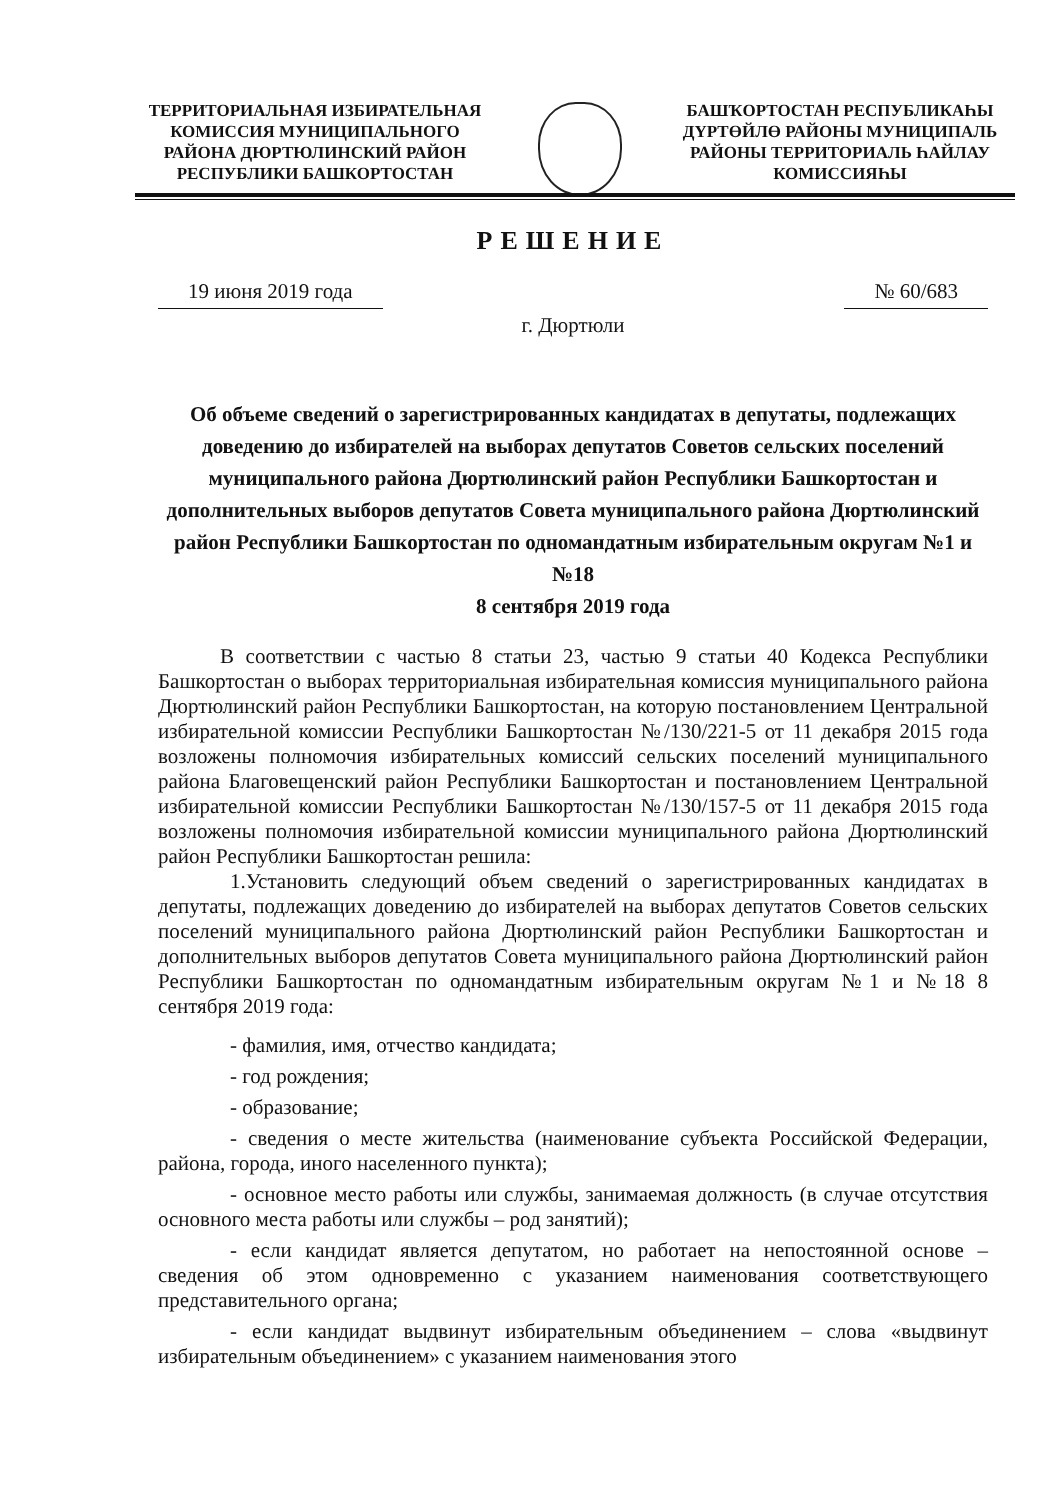ТЕРРИТОРИАЛЬНАЯ ИЗБИРАТЕЛЬНАЯ КОМИССИЯ МУНИЦИПАЛЬНОГО РАЙОНА ДЮРТЮЛИНСКИЙ РАЙОН РЕСПУБЛИКИ БАШКОРТОСТАН
БАШҠОРТОСТАН РЕСПУБЛИКАҺЫ ДҮРТӨЙЛӨ РАЙОНЫ МУНИЦИПАЛЬ РАЙОНЫ ТЕРРИТОРИАЛЬ ҺАЙЛАУ КОМИССИЯҺЫ
РЕШЕНИЕ
19 июня 2019 года № 60/683
г. Дюртюли
Об объеме сведений о зарегистрированных кандидатах в депутаты, подлежащих доведению до избирателей на выборах депутатов Советов сельских поселений муниципального района Дюртюлинский район Республики Башкортостан и дополнительных выборов депутатов Совета муниципального района Дюртюлинский район Республики Башкортостан по одномандатным избирательным округам №1 и №18
8 сентября 2019 года
В соответствии с частью 8 статьи 23, частью 9 статьи 40 Кодекса Республики Башкортостан о выборах территориальная избирательная комиссия муниципального района Дюртюлинский район Республики Башкортостан, на которую постановлением Центральной избирательной комиссии Республики Башкортостан №/130/221-5 от 11 декабря 2015 года возложены полномочия избирательных комиссий сельских поселений муниципального района Благовещенский район Республики Башкортостан и постановлением Центральной избирательной комиссии Республики Башкортостан №/130/157-5 от 11 декабря 2015 года возложены полномочия избирательной комиссии муниципального района Дюртюлинский район Республики Башкортостан решила:
1.Установить следующий объем сведений о зарегистрированных кандидатах в депутаты, подлежащих доведению до избирателей на выборах депутатов Советов сельских поселений муниципального района Дюртюлинский район Республики Башкортостан и дополнительных выборов депутатов Совета муниципального района Дюртюлинский район Республики Башкортостан по одномандатным избирательным округам №1 и №18 8 сентября 2019 года:
- фамилия, имя, отчество кандидата;
- год рождения;
- образование;
- сведения о месте жительства (наименование субъекта Российской Федерации, района, города, иного населенного пункта);
- основное место работы или службы, занимаемая должность (в случае отсутствия основного места работы или службы – род занятий);
- если кандидат является депутатом, но работает на непостоянной основе – сведения об этом одновременно с указанием наименования соответствующего представительного органа;
- если кандидат выдвинут избирательным объединением – слова «выдвинут избирательным объединением» с указанием наименования этого